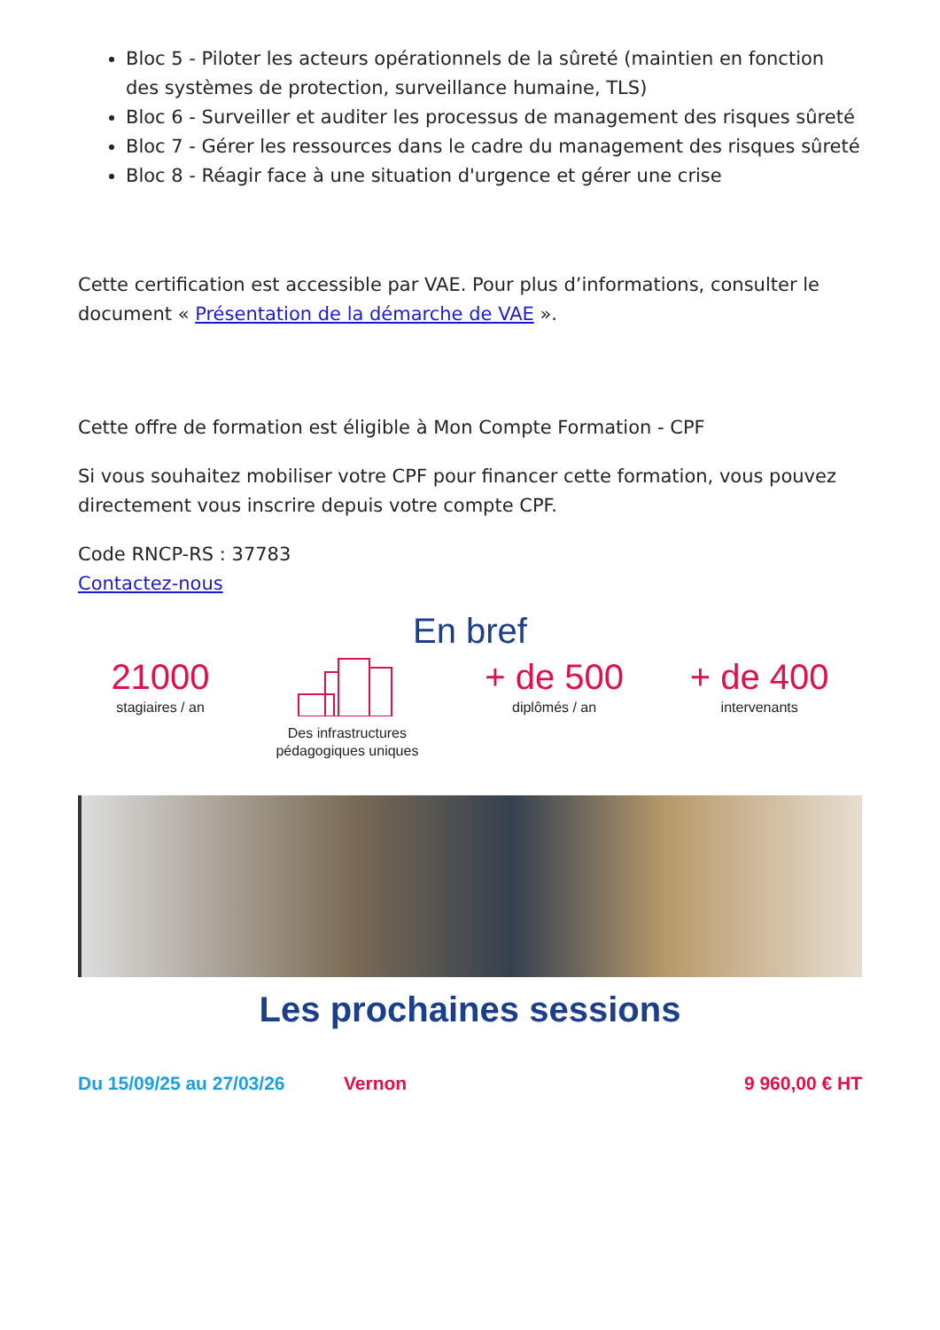Bloc 5 - Piloter les acteurs opérationnels de la sûreté (maintien en fonction des systèmes de protection, surveillance humaine, TLS)
Bloc 6 - Surveiller et auditer les processus de management des risques sûreté
Bloc 7 - Gérer les ressources dans le cadre du management des risques sûreté
Bloc 8 - Réagir face à une situation d'urgence et gérer une crise
Cette certification est accessible par VAE. Pour plus d’informations, consulter le document « Présentation de la démarche de VAE ».
Cette offre de formation est éligible à Mon Compte Formation - CPF
Si vous souhaitez mobiliser votre CPF pour financer cette formation, vous pouvez directement vous inscrire depuis votre compte CPF.
Code RNCP-RS : 37783
Contactez-nous
En bref
21000
stagiaires / an
Des infrastructures
pédagogiques uniques
+ de 500
diplômés / an
+ de 400
intervenants
Les prochaines sessions
Du 15/09/25 au 27/03/26 Vernon 9 960,00 € HT